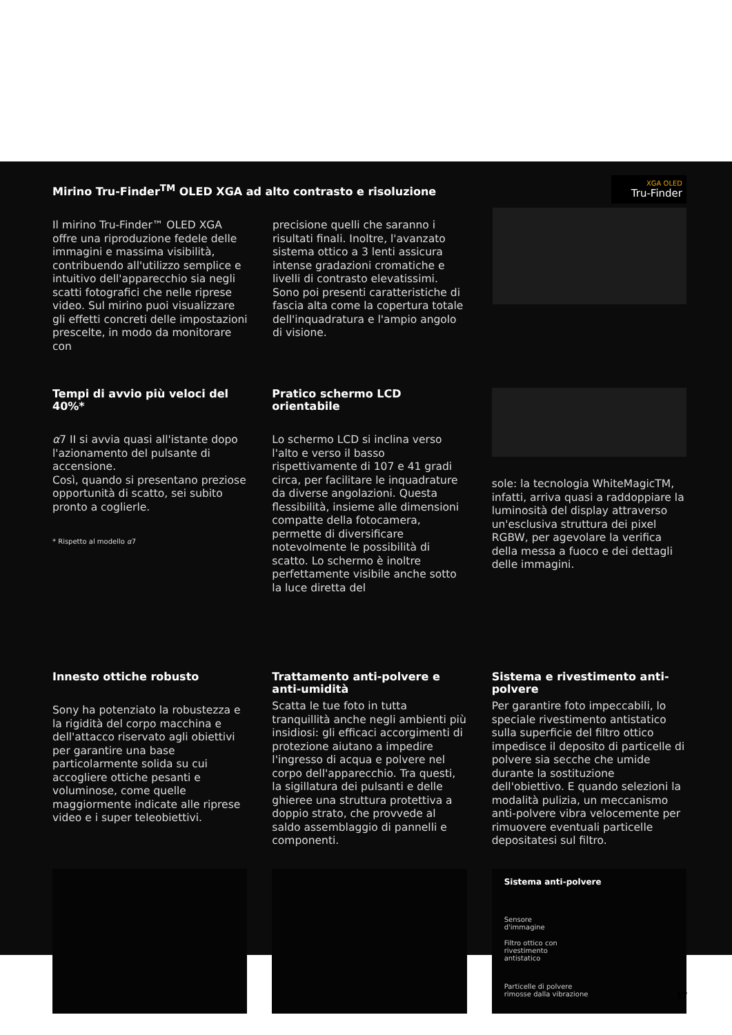Mirino Tru-Finder<sup>TM</sup> OLED XGA ad alto contrasto e risoluzione
Il mirino Tru-Finder™ OLED XGA offre una riproduzione fedele delle immagini e massima visibilità, contribuendo all'utilizzo semplice e intuitivo dell'apparecchio sia negli scatti fotografici che nelle riprese video. Sul mirino puoi visualizzare gli effetti concreti delle impostazioni prescelte, in modo da monitorare con
precisione quelli che saranno i risultati finali. Inoltre, l'avanzato sistema ottico a 3 lenti assicura intense gradazioni cromatiche e livelli di contrasto elevatissimi. Sono poi presenti caratteristiche di fascia alta come la copertura totale dell'inquadratura e l'ampio angolo di visione.
XGA OLED
Tru-Finder
Tempi di avvio più veloci del 40%*
α7 II si avvia quasi all'istante dopo l'azionamento del pulsante di accensione.
Così, quando si presentano preziose opportunità di scatto, sei subito pronto a coglierle.
* Rispetto al modello α7
Pratico schermo LCD orientabile
Lo schermo LCD si inclina verso l'alto e verso il basso rispettivamente di 107 e 41 gradi circa, per facilitare le inquadrature da diverse angolazioni. Questa flessibilità, insieme alle dimensioni compatte della fotocamera, permette di diversificare notevolmente le possibilità di scatto. Lo schermo è inoltre perfettamente visibile anche sotto la luce diretta del
sole: la tecnologia WhiteMagicTM, infatti, arriva quasi a raddoppiare la luminosità del display attraverso un'esclusiva struttura dei pixel RGBW, per agevolare la verifica della messa a fuoco e dei dettagli delle immagini.
Innesto ottiche robusto
Sony ha potenziato la robustezza e la rigidità del corpo macchina e dell'attacco riservato agli obiettivi per garantire una base particolarmente solida su cui accogliere ottiche pesanti e voluminose, come quelle maggiormente indicate alle riprese video e i super teleobiettivi.
Trattamento anti-polvere e anti-umidità
Scatta le tue foto in tutta tranquillità anche negli ambienti più insidiosi: gli efficaci accorgimenti di protezione aiutano a impedire l'ingresso di acqua e polvere nel corpo dell'apparecchio. Tra questi, la sigillatura dei pulsanti e delle ghieree una struttura protettiva a doppio strato, che provvede al saldo assemblaggio di pannelli e componenti.
Sistema e rivestimento anti-polvere
Per garantire foto impeccabili, lo speciale rivestimento antistatico sulla superficie del filtro ottico impedisce il deposito di particelle di polvere sia secche che umide durante la sostituzione dell'obiettivo. E quando selezioni la modalità pulizia, un meccanismo anti-polvere vibra velocemente per rimuovere eventuali particelle depositatesi sul filtro.
Sistema anti-polvere
Sensore d'immagine
Filtro ottico con rivestimento antistatico
Particelle di polvere
rimosse dalla vibrazione
17